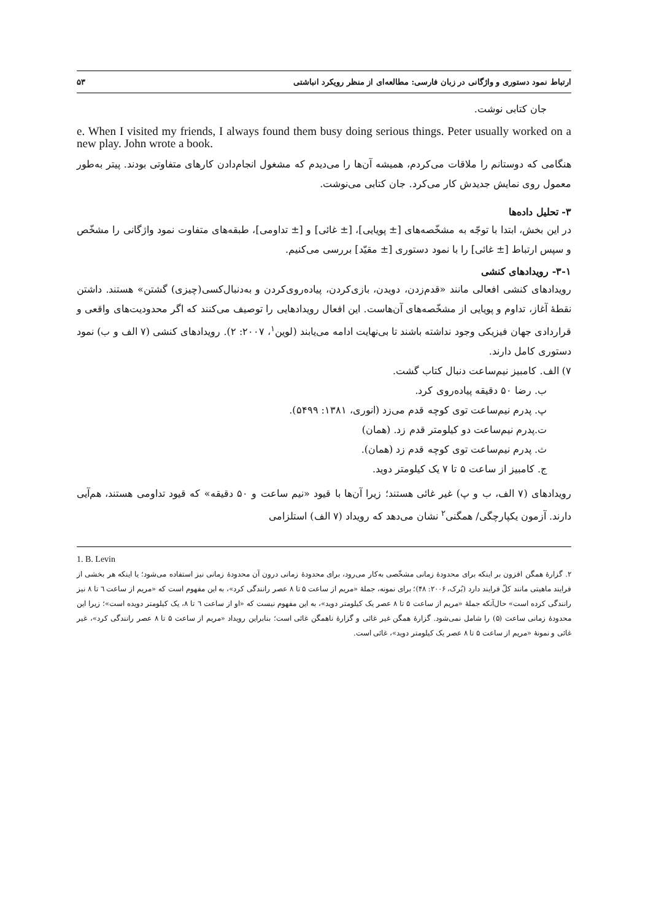ارتباط نمود دستوری و واژگانی در زبان فارسی: مطالعه‌ای از منظر رویکرد انباشتی ۵۳
جان کتابی نوشت.
e. When I visited my friends, I always found them busy doing serious things. Peter usually worked on a new play. John wrote a book.
هنگامی که دوستانم را ملاقات می‌کردم، همیشه آن‌ها را می‌دیدم که مشغول انجام‌دادن کارهای متفاوتی بودند. پیتر به‌طور معمول روی نمایش جدیدش کار می‌کرد. جان کتابی می‌نوشت.
۳- تحلیل داده‌ها
در این بخش، ابتدا با توجّه به مشخّصه‌های [± پویایی]، [± غائی] و [± تداومی]، طبقه‌های متفاوت نمود واژگانی را مشخّص و سپس ارتباط [± غائی] را با نمود دستوری [± مقیّد] بررسی می‌کنیم.
۳-۱- رویدادهای کنشی
رویدادهای کنشی افعالی مانند «قدم‌زدن، دویدن، بازی‌کردن، پیاده‌روی‌کردن و به‌دنبال‌کسی(چیزی) گشتن» هستند. داشتن نقطهٔ آغاز، تداوم و پویایی از مشخّصه‌های آن‌هاست. این افعال رویدادهایی را توصیف می‌کنند که اگر محدودیت‌های واقعی و قراردادی جهان فیزیکی وجود نداشته باشند تا بی‌نهایت ادامه می‌یابند (لوین<sup>۱</sup>، ۲۰۰۷: ۲). رویدادهای کنشی (۷ الف و ب) نمود دستوری کامل دارند.
۷) الف. کامبیز نیم‌ساعت دنبال کتاب گشت.
ب. رضا ۵۰ دقیقه پیاده‌روی کرد.
پ. پدرم نیم‌ساعت توی کوچه قدم می‌زد (انوری، ۱۳۸۱: ۵۴۹۹).
ت.پدرم نیم‌ساعت دو کیلومتر قدم زد. (همان)
ث. پدرم نیم‌ساعت توی کوچه قدم زد (همان).
ج. کامبیز از ساعت ۵ تا ۷ یک کیلومتر دوید.
رویدادهای (۷ الف، ب و پ) غیر غائی هستند؛ زیرا آن‌ها با قیود «نیم ساعت و ۵۰ دقیقه» که قیود تداومی هستند، هم‌آیی دارند. آزمون یکپارچگی/ همگنی<sup>۲</sup> نشان می‌دهد که رویداد (۷ الف) استلزامی
1. B. Levin
۲. گزارهٔ همگن افزون بر اینکه برای محدودهٔ زمانی مشخّصی به‌کار می‌رود، برای محدودهٔ زمانی درون آن محدودهٔ زمانی نیز استفاده می‌شود؛ یا اینکه هر بخشی از فرایند ماهیتی مانند کلّ فرایند دارد (بُرک، ۲۰۰۶: ۴۸)؛ برای نمونه، جملهٔ «مریم از ساعت ۵ تا ۸ عصر رانندگی کرد»، به این مفهوم است که «مریم از ساعت ٦ تا ۸ نیز رانندگی کرده است» حال‌آنکه جملهٔ «مریم از ساعت ۵ تا ۸ عصر یک کیلومتر دوید»، به این مفهوم نیست که «او از ساعت ٦ تا ۸، یک کیلومتر دویده است»؛ زیرا این محدودهٔ زمانی ساعت (۵) را شامل نمی‌شود. گزارهٔ همگن غیر غائی و گزارهٔ ناهمگن غائی است؛ بنابراین رویداد «مریم از ساعت ۵ تا ۸ عصر رانندگی کرد»، غیر غائی و نمونهٔ «مریم از ساعت ۵ تا ۸ عصر یک کیلومتر دوید»، غائی است.